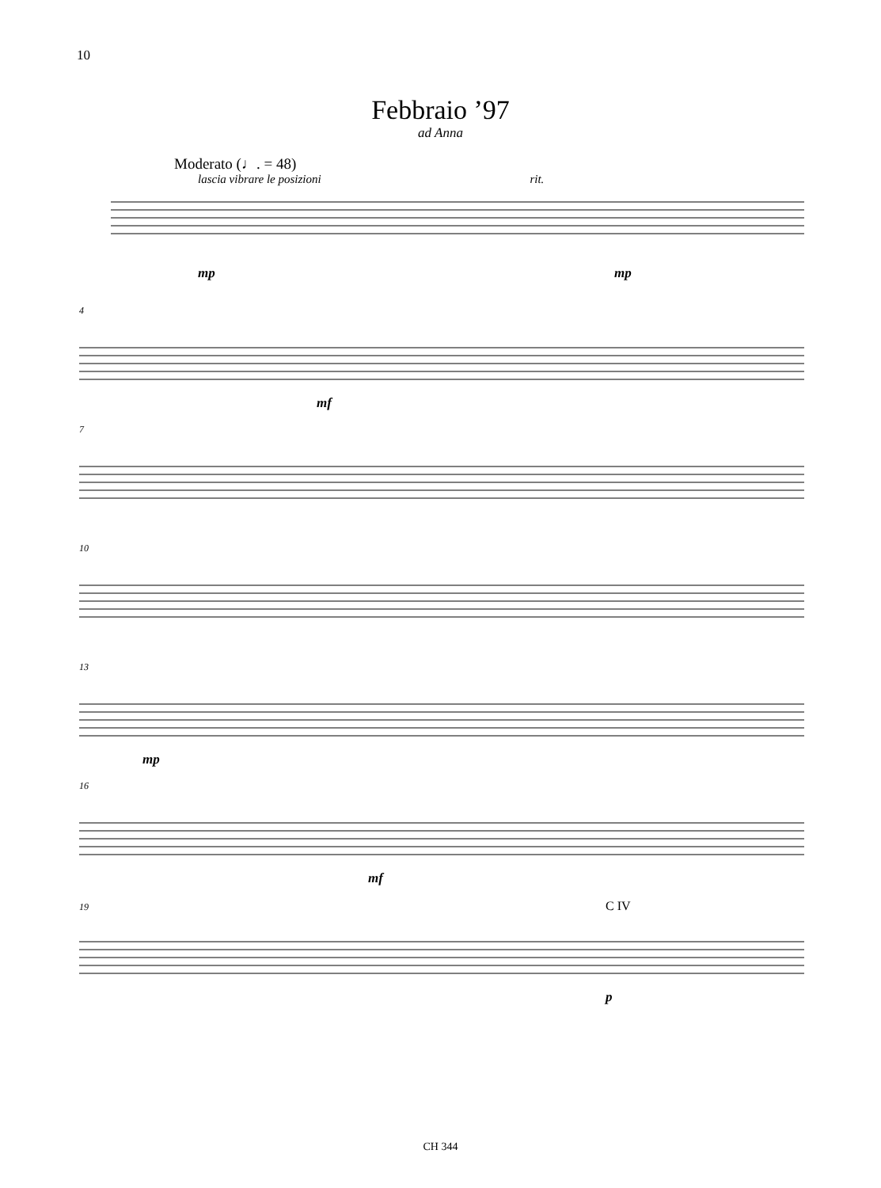10
Febbraio ’97
ad Anna
Moderato (♩. = 48)
lascia vibrare le posizioni rit.
mp mp
4
mf
7
10
13
mp
16
mf
19 C IV
p
CH 344